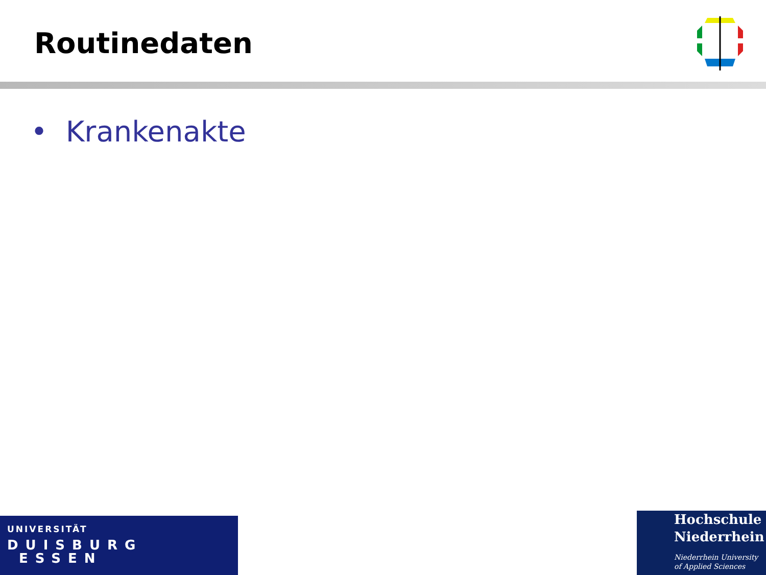Routinedaten
• Krankenakte
UNIVERSITÄT
DUISBURG
ESSEN
Hochschule
Niederrhein
Niederrhein University
of Applied Sciences